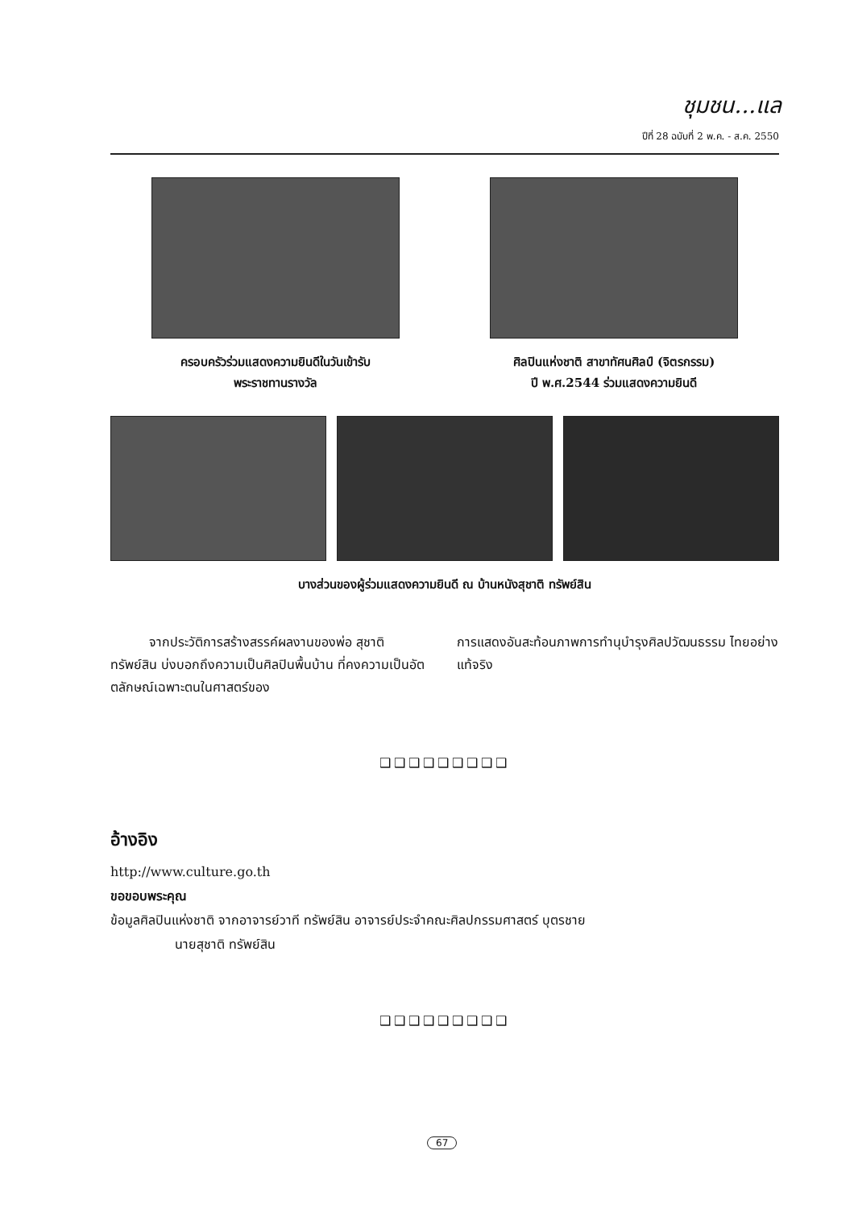ชุมชน...แล
ปีที่ 28 ฉบับที่ 2 พ.ค. - ส.ค. 2550
ครอบครัวร่วมแสดงความยินดีในวันเข้ารับ
พระราชทานรางวัล
ศิลปินแห่งชาติ สาขาทัศนศิลป์ (จิตรกรรม)
ปี พ.ศ.2544 ร่วมแสดงความยินดี
บางส่วนของผู้ร่วมแสดงความยินดี ณ บ้านหนังสุชาติ ทรัพย์สิน
   จากประวัติการสร้างสรรค์ผลงานของพ่อ สุชาติ ทรัพย์สิน บ่งบอกถึงความเป็นศิลปินพื้นบ้าน ที่คงความเป็นอัตตลักษณ์เฉพาะตนในศาสตร์ของ
การแสดงอันสะท้อนภาพการทำนุบำรุงศิลปวัฒนธรรม ไทยอย่างแท้จริง
❑❑❑❑❑❑❑❑❑
อ้างอิง
http://www.culture.go.th
ขอขอบพระคุณ
ข้อมูลศิลปินแห่งชาติ จากอาจารย์วาที ทรัพย์สิน อาจารย์ประจำคณะศิลปกรรมศาสตร์ บุตรชาย
นายสุชาติ ทรัพย์สิน
❑❑❑❑❑❑❑❑❑
67